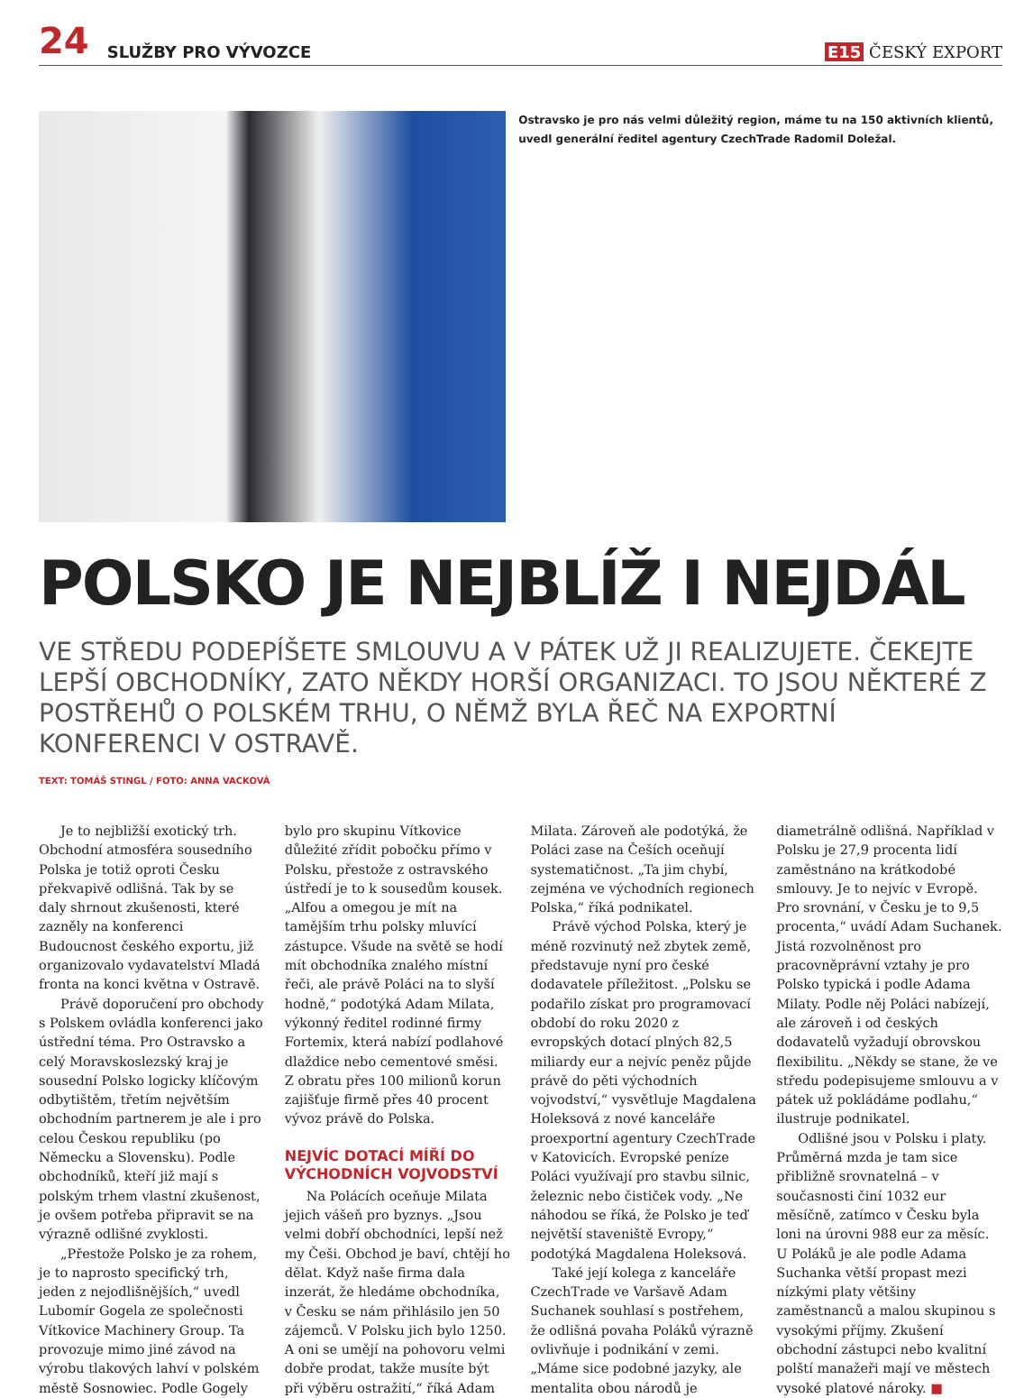24 SLUŽBY PRO VÝVOZCE E15 ČESKÝ EXPORT
Ostravsko je pro nás velmi důležitý region, máme tu na 150 aktivních klientů, uvedl generální ředitel agentury CzechTrade Radomil Doležal.
POLSKO JE NEJBLÍŽ I NEJDÁL
VE STŘEDU PODEPÍŠETE SMLOUVU A V PÁTEK UŽ JI REALIZUJETE. ČEKEJTE LEPŠÍ OBCHODNÍKY, ZATO NĚKDY HORŠÍ ORGANIZACI. TO JSOU NĚKTERÉ Z POSTŘEHŮ O POLSKÉM TRHU, O NĚMŽ BYLA ŘEČ NA EXPORTNÍ KONFERENCI V OSTRAVĚ.
TEXT: TOMÁŠ STINGL / FOTO: ANNA VACKOVÁ
Je to nejbližší exotický trh. Obchodní atmosféra sousedního Polska je totiž oproti Česku překvapivě odlišná. Tak by se daly shrnout zkušenosti, které zazněly na konferenci Budoucnost českého exportu, již organizovalo vydavatelství Mladá fronta na konci května v Ostravě.
Právě doporučení pro obchody s Polskem ovládla konferenci jako ústřední téma. Pro Ostravsko a celý Moravskoslezský kraj je sousední Polsko logicky klíčovým odbytištěm, třetím největším obchodním partnerem je ale i pro celou Českou republiku (po Německu a Slovensku). Podle obchodníků, kteří již mají s polským trhem vlastní zkušenost, je ovšem potřeba připravit se na výrazně odlišné zvyklosti.
„Přestože Polsko je za rohem, je to naprosto specifický trh, jeden z nejodlišnějších,“ uvedl Lubomír Gogela ze společnosti Vítkovice Machinery Group. Ta provozuje mimo jiné závod na výrobu tlakových lahví v polském městě Sosnowiec. Podle Gogely bylo pro skupinu Vítkovice důležité zřídit pobočku přímo v Polsku, přestože z ostravského ústředí je to k sousedům kousek. „Alfou a omegou je mít na tamějším trhu polsky mluvící zástupce. Všude na světě se hodí mít obchodníka znalého místní řeči, ale právě Poláci na to slyší hodně,“ podotýká Adam Milata, výkonný ředitel rodinné firmy Fortemix, která nabízí podlahové dlaždice nebo cementové směsi. Z obratu přes 100 milionů korun zajišťuje firmě přes 40 procent vývoz právě do Polska.
NEJVÍC DOTACÍ MÍŘÍ DO VÝCHODNÍCH VOJVODSTVÍ
Na Polácích oceňuje Milata jejich vášeň pro byznys. „Jsou velmi dobří obchodníci, lepší než my Češi. Obchod je baví, chtějí ho dělat. Když naše firma dala inzerát, že hledáme obchodníka, v Česku se nám přihlásilo jen 50 zájemců. V Polsku jich bylo 1250. A oni se umějí na pohovoru velmi dobře prodat, takže musíte být při výběru ostražití,“ říká Adam Milata. Zároveň ale podotýká, že Poláci zase na Češích oceňují systematičnost. „Ta jim chybí, zejména ve východních regionech Polska,“ říká podnikatel.
Právě východ Polska, který je méně rozvinutý než zbytek země, představuje nyní pro české dodavatele příležitost. „Polsku se podařilo získat pro programovací období do roku 2020 z evropských dotací plných 82,5 miliardy eur a nejvíc peněz půjde právě do pěti východních vojvodství,“ vysvětluje Magdalena Holeksová z nové kanceláře proexportní agentury CzechTrade v Katovicích. Evropské peníze Poláci využívají pro stavbu silnic, železnic nebo čističek vody. „Ne náhodou se říká, že Polsko je teď největší staveniště Evropy,“ podotýká Magdalena Holeksová.
Také její kolega z kanceláře CzechTrade ve Varšavě Adam Suchanek souhlasí s postřehem, že odlišná povaha Poláků výrazně ovlivňuje i podnikání v zemi. „Máme sice podobné jazyky, ale mentalita obou národů je diametrálně odlišná. Například v Polsku je 27,9 procenta lidí zaměstnáno na krátkodobé smlouvy. Je to nejvíc v Evropě. Pro srovnání, v Česku je to 9,5 procenta,“ uvádí Adam Suchanek. Jistá rozvolněnost pro pracovněprávní vztahy je pro Polsko typická i podle Adama Milaty. Podle něj Poláci nabízejí, ale zároveň i od českých dodavatelů vyžadují obrovskou flexibilitu. „Někdy se stane, že ve středu podepisujeme smlouvu a v pátek už pokládáme podlahu,“ ilustruje podnikatel.
Odlišné jsou v Polsku i platy. Průměrná mzda je tam sice přibližně srovnatelná – v současnosti činí 1032 eur měsíčně, zatímco v Česku byla loni na úrovni 988 eur za měsíc. U Poláků je ale podle Adama Suchanka větší propast mezi nízkými platy většiny zaměstnanců a malou skupinou s vysokými příjmy. Zkušení obchodní zástupci nebo kvalitní polští manažeři mají ve městech vysoké platové nároky. ■